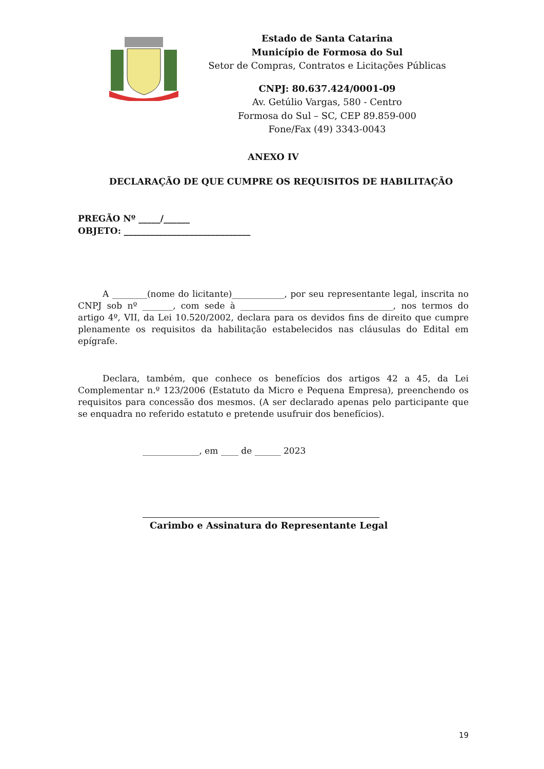Estado de Santa Catarina
Município de Formosa do Sul
Setor de Compras, Contratos e Licitações Públicas
CNPJ: 80.637.424/0001-09
Av. Getúlio Vargas, 580 - Centro
Formosa do Sul – SC, CEP 89.859-000
Fone/Fax (49) 3343-0043
ANEXO IV
DECLARAÇÃO DE QUE CUMPRE OS REQUISITOS DE HABILITAÇÃO
PREGÃO Nº _____/______
OBJETO: _____________________________
A ________(nome do licitante)____________, por seu representante legal, inscrita no CNPJ sob nº _______, com sede à ___________________________________, nos termos do artigo 4º, VII, da Lei 10.520/2002, declara para os devidos fins de direito que cumpre plenamente os requisitos da habilitação estabelecidos nas cláusulas do Edital em epígrafe.
Declara, também, que conhece os benefícios dos artigos 42 a 45, da Lei Complementar n.º 123/2006 (Estatuto da Micro e Pequena Empresa), preenchendo os requisitos para concessão dos mesmos. (A ser declarado apenas pelo participante que se enquadra no referido estatuto e pretende usufruir dos benefícios).
_____________, em ____ de ______ 2023
Carimbo e Assinatura do Representante Legal
19